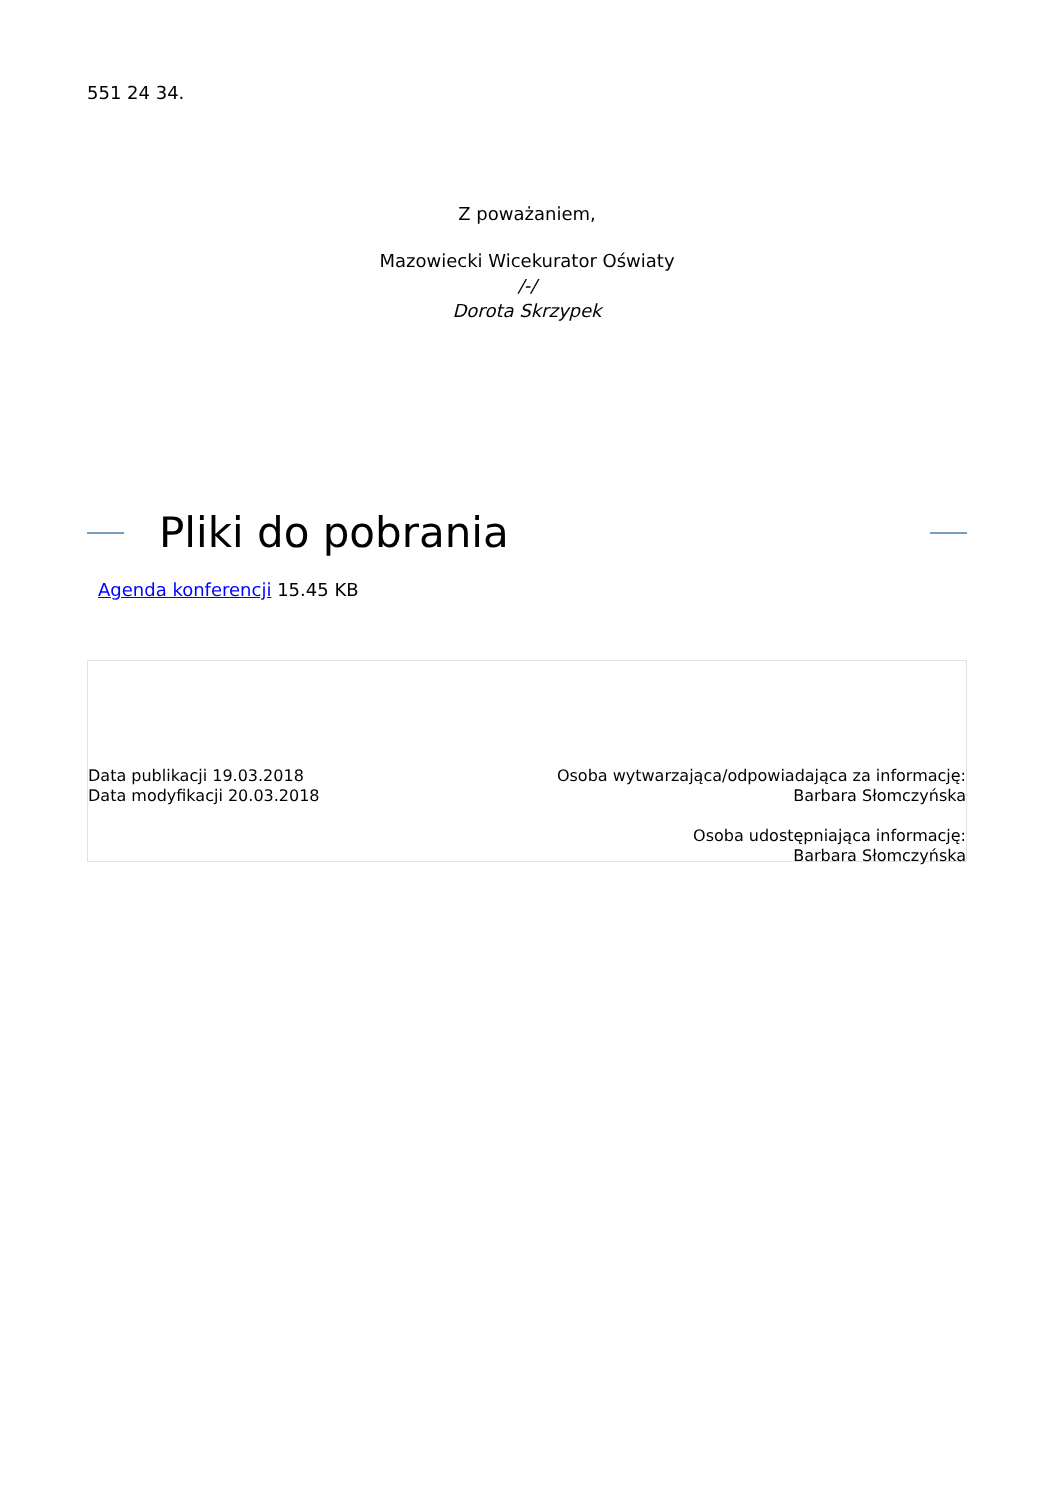551 24 34.
Z poważaniem,
Mazowiecki Wicekurator Oświaty
/-/
Dorota Skrzypek
Pliki do pobrania
Agenda konferencji 15.45 KB
Data publikacji 19.03.2018
Data modyfikacji 20.03.2018
Osoba wytwarzająca/odpowiadająca za informację:
Barbara Słomczyńska
Osoba udostępniająca informację:
Barbara Słomczyńska